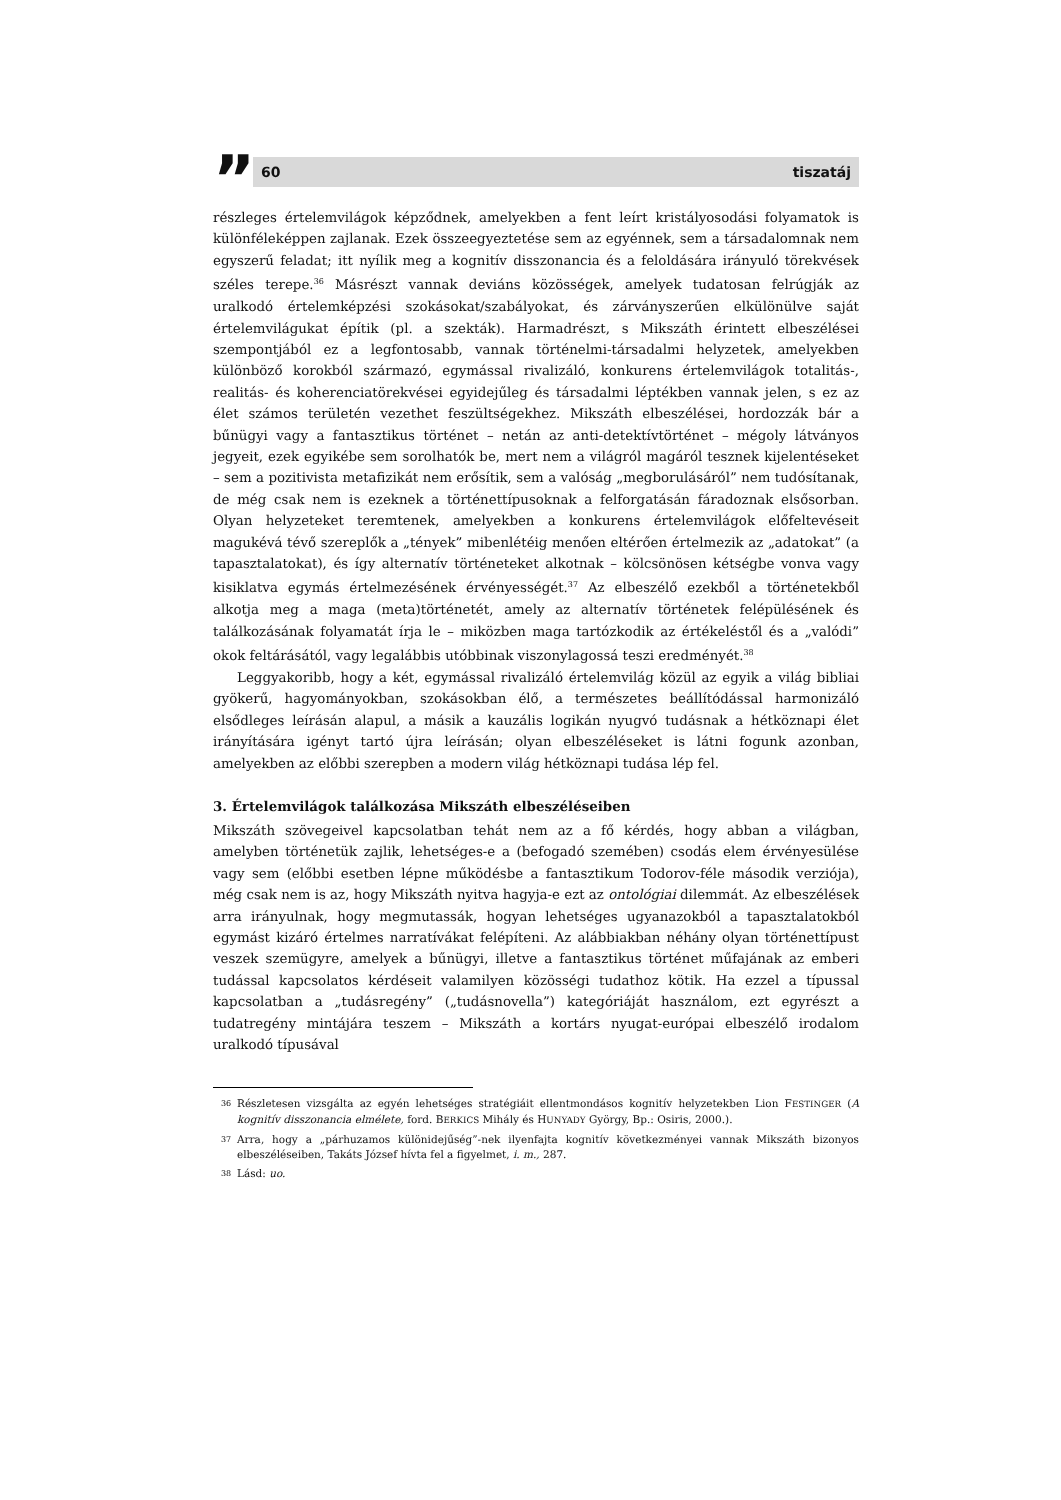”
60 tiszatáj
részleges értelemvilágok képződnek, amelyekben a fent leírt kristályosodási folyamatok is különféleképpen zajlanak. Ezek összeegyeztetése sem az egyénnek, sem a társadalomnak nem egyszerű feladat; itt nyílik meg a kognitív disszonancia és a feloldására irányuló törekvések széles terepe.<sup>36</sup> Másrészt vannak deviáns közösségek, amelyek tudatosan felrúgják az uralkodó értelemképzési szokásokat/szabályokat, és zárványszerűen elkülönülve saját értelemvilágukat építik (pl. a szekták). Harmadrészt, s Mikszáth érintett elbeszélései szempontjából ez a legfontosabb, vannak történelmi-társadalmi helyzetek, amelyekben különböző korokból származó, egymással rivalizáló, konkurens értelemvilágok totalitás-, realitás- és koherenciatörekvései egyidejűleg és társadalmi léptékben vannak jelen, s ez az élet számos területén vezethet feszültségekhez. Mikszáth elbeszélései, hordozzák bár a bűnügyi vagy a fantasztikus történet – netán az anti-detektívtörténet – mégoly látványos jegyeit, ezek egyikébe sem sorolhatók be, mert nem a világról magáról tesznek kijelentéseket – sem a pozitivista metafizikát nem erősítik, sem a valóság „megborulásáról” nem tudósítanak, de még csak nem is ezeknek a történettípusoknak a felforgatásán fáradoznak elsősorban. Olyan helyzeteket teremtenek, amelyekben a konkurens értelemvilágok előfeltevéseit magukévá tévő szereplők a „tények” mibenlétéig menően eltérően értelmezik az „adatokat” (a tapasztalatokat), és így alternatív történeteket alkotnak – kölcsönösen kétségbe vonva vagy kisiklatva egymás értelmezésének érvényességét.<sup>37</sup> Az elbeszélő ezekből a történetekből alkotja meg a maga (meta)történetét, amely az alternatív történetek felépülésének és találkozásának folyamatát írja le – miközben maga tartózkodik az értékeléstől és a „valódi” okok feltárásától, vagy legalábbis utóbbinak viszonylagossá teszi eredményét.<sup>38</sup>
Leggyakoribb, hogy a két, egymással rivalizáló értelemvilág közül az egyik a világ bibliai gyökerű, hagyományokban, szokásokban élő, a természetes beállítódással harmonizáló elsődleges leírásán alapul, a másik a kauzális logikán nyugvó tudásnak a hétköznapi élet irányítására igényt tartó újra leírásán; olyan elbeszéléseket is látni fogunk azonban, amelyekben az előbbi szerepben a modern világ hétköznapi tudása lép fel.
3. Értelemvilágok találkozása Mikszáth elbeszéléseiben
Mikszáth szövegeivel kapcsolatban tehát nem az a fő kérdés, hogy abban a világban, amelyben történetük zajlik, lehetséges-e a (befogadó szemében) csodás elem érvényesülése vagy sem (előbbi esetben lépne működésbe a fantasztikum Todorov-féle második verziója), még csak nem is az, hogy Mikszáth nyitva hagyja-e ezt az ontológiai dilemmát. Az elbeszélések arra irányulnak, hogy megmutassák, hogyan lehetséges ugyanazokból a tapasztalatokból egymást kizáró értelmes narratívákat felépíteni. Az alábbiakban néhány olyan történettípust veszek szemügyre, amelyek a bűnügyi, illetve a fantasztikus történet műfajának az emberi tudással kapcsolatos kérdéseit valamilyen közösségi tudathoz kötik. Ha ezzel a típussal kapcsolatban a „tudásregény” („tudásnovella”) kategóriáját használom, ezt egyrészt a tudatregény mintájára teszem – Mikszáth a kortárs nyugat-európai elbeszélő irodalom uralkodó típusával
36 Részletesen vizsgálta az egyén lehetséges stratégiáit ellentmondásos kognitív helyzetekben Lion FESTINGER (A kognitív disszonancia elmélete, ford. BERKICS Mihály és HUNYADY György, Bp.: Osiris, 2000.).
37 Arra, hogy a „párhuzamos különidejűség”-nek ilyenfajta kognitív következményei vannak Mikszáth bizonyos elbeszéléseiben, Takáts József hívta fel a figyelmet, i. m., 287.
38 Lásd: uo.